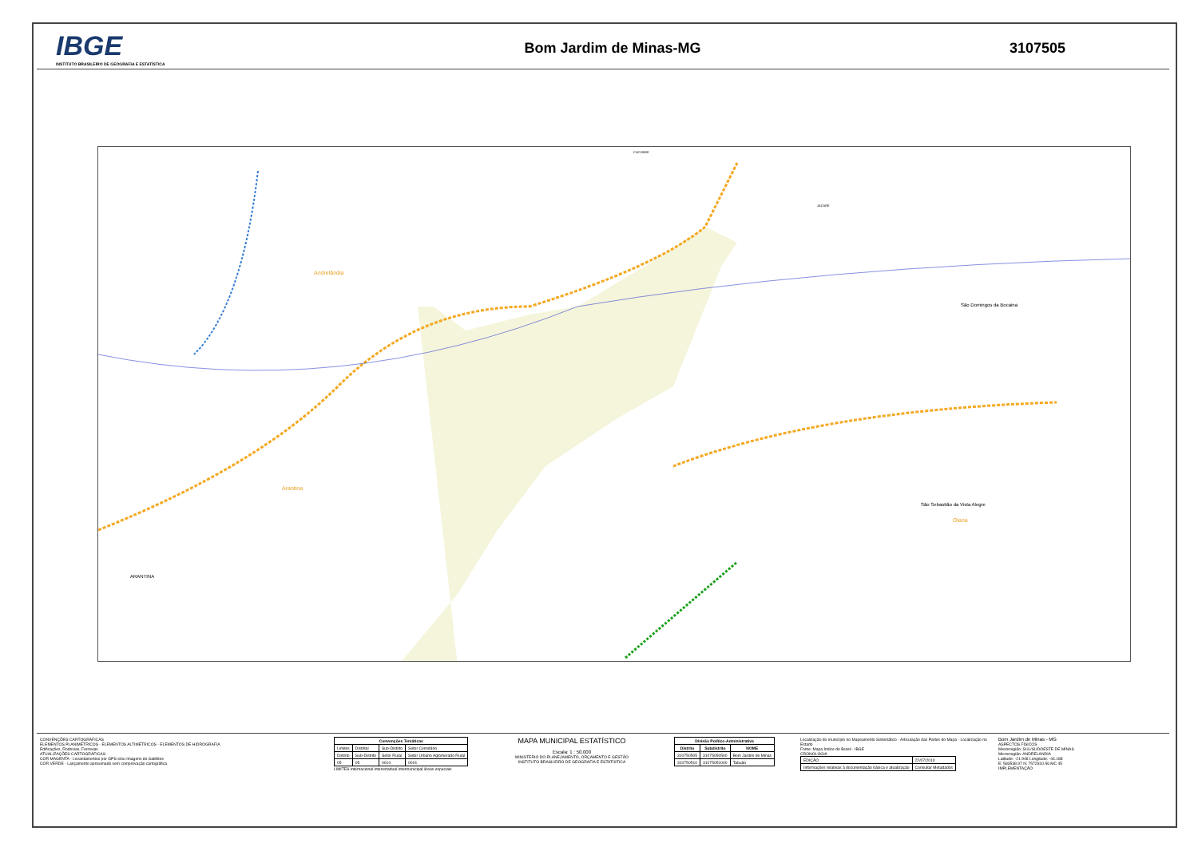IBGE
INSTITUTO BRASILEIRO DE GEOGRAFIA E ESTATÍSTICA
Bom Jardim de Minas-MG 3107505
Andrelândia
Arantina
Olaria
São Domingos da Bocaina
ARANTINA
São Sebastião da Vista Alegre
CACONDE
JACARÉ
CONVENÇÕES CARTOGRÁFICAS
ELEMENTOS PLANIMÉTRICOS · ELEMENTOS ALTIMÉTRICOS · ELEMENTOS DE HIDROGRAFIA
Edificações, Rodovias, Ferrovias
ATUALIZAÇÕES CARTOGRÁFICAS
COR MAGENTA - Levantamentos por GPS e/ou Imagens de Satélites
COR VERDE - Lançamento aproximado sem comprovação cartográfica
| Convenções Temáticas | | | |
| --- | --- | --- | --- |
| Limites | Distrital | Sub-Distrito | Setor Censitário |
| Distrito | Sub-Distrito | Setor Rural | Setor Urbano Aglomerado Rural |
| 05 | 05 | 0014 | 0001 |
LIMITES internacional interestadual intermunicipal áreas especiais
MAPA MUNICIPAL ESTATÍSTICO
Escala: 1 : 50.000
MINISTÉRIO DO PLANEJAMENTO, ORÇAMENTO E GESTÃO
INSTITUTO BRASILEIRO DE GEOGRAFIA E ESTATÍSTICA
| Divisão Político-Administrativa | | |
| --- | --- | --- |
| Distrito | Subdistrito | NOME |
| 310750505 | 31075050500 | Bom Jardim de Minas |
| 310750510 | 31075051000 | Tabuão |
Localização do município no Mapeamento Sistemático · Articulação das Partes do Mapa · Localização no Estado
Fonte: Mapa Índice do Brasil - IBGE
CRONOLOGIA
| EDIÇÃO | 22/07/2010 |
| Informações relativas à documentação básica e atualização | Consultar Metadados |
Bom Jardim de Minas - MG
ASPECTOS FÍSICOS
Mesorregião: SUL/SUDOESTE DE MINAS
Microrregião: ANDRELANDIA
Latitude: -21.948 Longitude: -44.188
E: 583538.97 N: 7572810.56 MC 45
IMPLEMENTAÇÃO